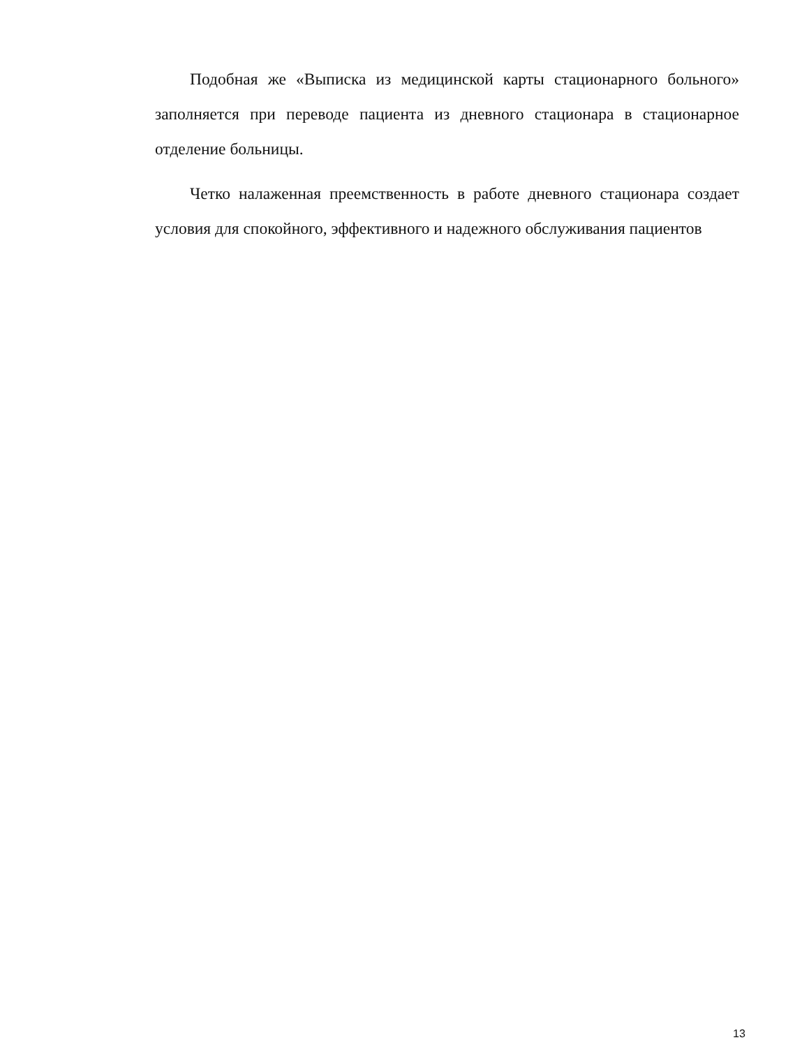Подобная же «Выписка из медицинской карты стационарного больного» заполняется при переводе пациента из дневного стационара в стационарное отделение больницы.
Четко налаженная преемственность в работе дневного стационара создает условия для спокойного, эффективного и надежного обслуживания пациентов
13